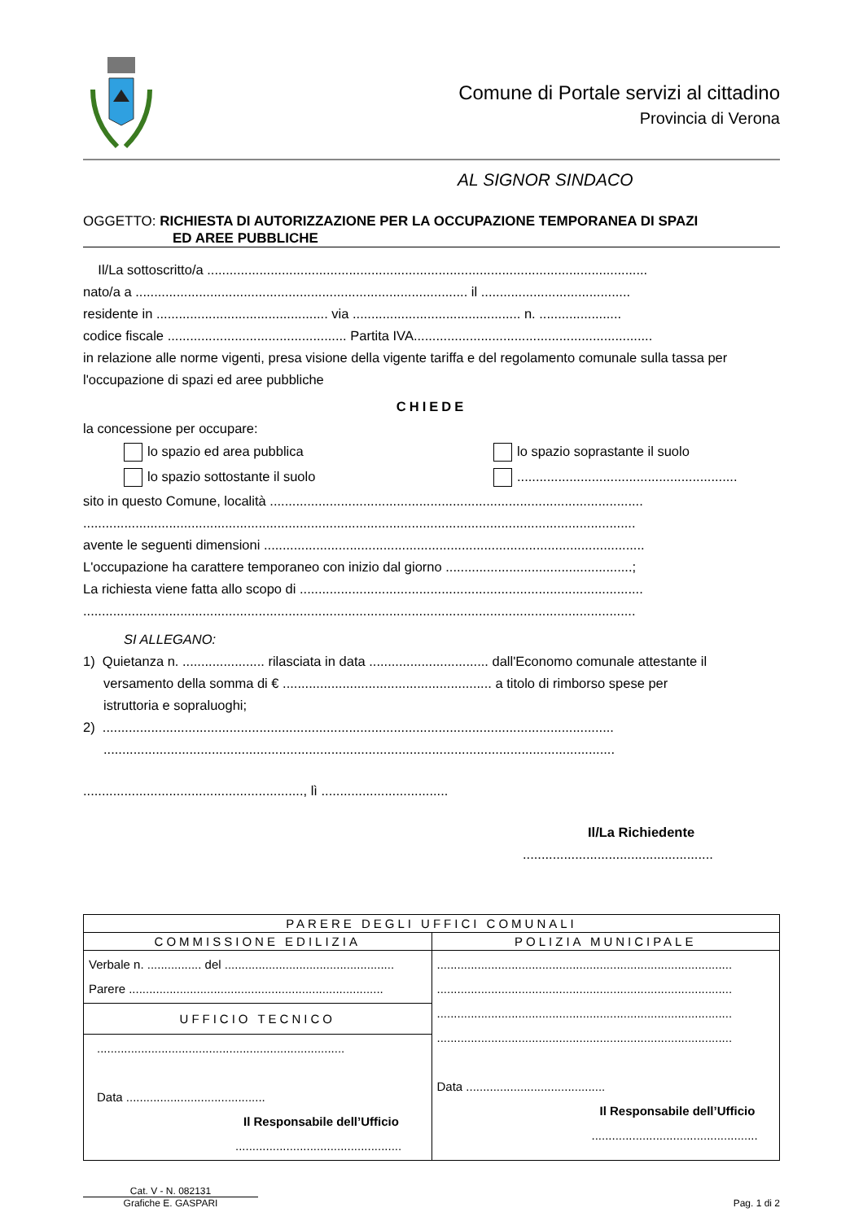Comune di Portale servizi al cittadino
Provincia di Verona
AL SIGNOR SINDACO
OGGETTO: RICHIESTA DI AUTORIZZAZIONE PER LA OCCUPAZIONE TEMPORANEA DI SPAZI
ED AREE PUBBLICHE
Il/La sottoscritto/a ......................................................................................................................
nato/a a ......................................................................................... il ........................................
residente in .............................................. via ............................................. n. ......................
codice fiscale ................................................ Partita IVA................................................................
in relazione alle norme vigenti, presa visione della vigente tariffa e del regolamento comunale sulla tassa per
l'occupazione di spazi ed aree pubbliche
CHIEDE
la concessione per occupare:
lo spazio ed area pubblica lo spazio soprastante il suolo
lo spazio sottostante il suolo ...........................................................
sito in questo Comune, località ....................................................................................................
....................................................................................................................................................
avente le seguenti dimensioni ......................................................................................................
L'occupazione ha carattere temporaneo con inizio dal giorno ..................................................;
La richiesta viene fatta allo scopo di ............................................................................................
....................................................................................................................................................
SI ALLEGANO:
1) Quietanza n. ...................... rilasciata in data ................................ dall'Economo comunale attestante il
versamento della somma di € ........................................................ a titolo di rimborso spese per
istruttoria e sopraluoghi;
2) .........................................................................................................................................
.........................................................................................................................................
..........................................................., lì ..................................
Il/La Richiedente
...................................................
| PARERE DEGLI UFFICI COMUNALI | |
| COMMISSIONE EDILIZIA | POLIZIA MUNICIPALE |
| Verbale n. ................ del .................................................. Parere ........................................................................... | ....................................................................................... ....................................................................................... ....................................................................................... ....................................................................................... Data ......................................... Il Responsabile dell’Ufficio ................................................. |
| UFFICIO TECNICO | |
| ......................................................................... Data ......................................... Il Responsabile dell’Ufficio ................................................. | |
Cat. V - N. 082131
Grafiche E. GASPARI
Pag. 1 di 2